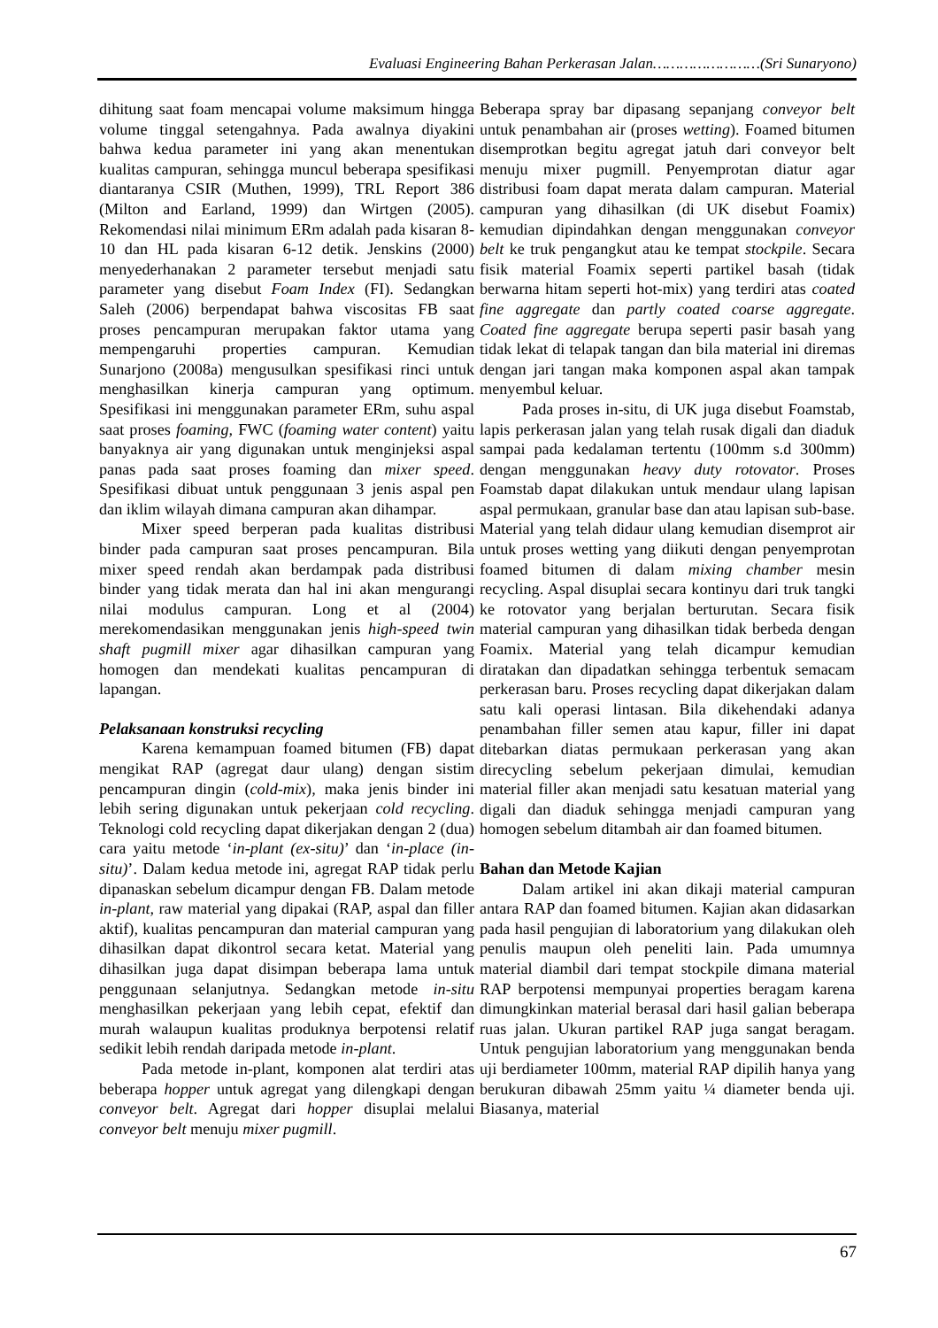Evaluasi Engineering Bahan Perkerasan Jalan……………………(Sri Sunaryono)
dihitung saat foam mencapai volume maksimum hingga volume tinggal setengahnya. Pada awalnya diyakini bahwa kedua parameter ini yang akan menentukan kualitas campuran, sehingga muncul beberapa spesifikasi diantaranya CSIR (Muthen, 1999), TRL Report 386 (Milton and Earland, 1999) dan Wirtgen (2005). Rekomendasi nilai minimum ERm adalah pada kisaran 8-10 dan HL pada kisaran 6-12 detik. Jenskins (2000) menyederhanakan 2 parameter tersebut menjadi satu parameter yang disebut Foam Index (FI). Sedangkan Saleh (2006) berpendapat bahwa viscositas FB saat proses pencampuran merupakan faktor utama yang mempengaruhi properties campuran. Kemudian Sunarjono (2008a) mengusulkan spesifikasi rinci untuk menghasilkan kinerja campuran yang optimum. Spesifikasi ini menggunakan parameter ERm, suhu aspal saat proses foaming, FWC (foaming water content) yaitu banyaknya air yang digunakan untuk menginjeksi aspal panas pada saat proses foaming dan mixer speed. Spesifikasi dibuat untuk penggunaan 3 jenis aspal pen dan iklim wilayah dimana campuran akan dihampar.
Mixer speed berperan pada kualitas distribusi binder pada campuran saat proses pencampuran. Bila mixer speed rendah akan berdampak pada distribusi binder yang tidak merata dan hal ini akan mengurangi nilai modulus campuran. Long et al (2004) merekomendasikan menggunakan jenis high-speed twin shaft pugmill mixer agar dihasilkan campuran yang homogen dan mendekati kualitas pencampuran di lapangan.
Pelaksanaan konstruksi recycling
Karena kemampuan foamed bitumen (FB) dapat mengikat RAP (agregat daur ulang) dengan sistim pencampuran dingin (cold-mix), maka jenis binder ini lebih sering digunakan untuk pekerjaan cold recycling. Teknologi cold recycling dapat dikerjakan dengan 2 (dua) cara yaitu metode ‘in-plant (ex-situ)’ dan ‘in-place (in-situ)’. Dalam kedua metode ini, agregat RAP tidak perlu dipanaskan sebelum dicampur dengan FB. Dalam metode in-plant, raw material yang dipakai (RAP, aspal dan filler aktif), kualitas pencampuran dan material campuran yang dihasilkan dapat dikontrol secara ketat. Material yang dihasilkan juga dapat disimpan beberapa lama untuk penggunaan selanjutnya. Sedangkan metode in-situ menghasilkan pekerjaan yang lebih cepat, efektif dan murah walaupun kualitas produknya berpotensi relatif sedikit lebih rendah daripada metode in-plant.
Pada metode in-plant, komponen alat terdiri atas beberapa hopper untuk agregat yang dilengkapi dengan conveyor belt. Agregat dari hopper disuplai melalui conveyor belt menuju mixer pugmill.
Beberapa spray bar dipasang sepanjang conveyor belt untuk penambahan air (proses wetting). Foamed bitumen disemprotkan begitu agregat jatuh dari conveyor belt menuju mixer pugmill. Penyemprotan diatur agar distribusi foam dapat merata dalam campuran. Material campuran yang dihasilkan (di UK disebut Foamix) kemudian dipindahkan dengan menggunakan conveyor belt ke truk pengangkut atau ke tempat stockpile. Secara fisik material Foamix seperti partikel basah (tidak berwarna hitam seperti hot-mix) yang terdiri atas coated fine aggregate dan partly coated coarse aggregate. Coated fine aggregate berupa seperti pasir basah yang tidak lekat di telapak tangan dan bila material ini diremas dengan jari tangan maka komponen aspal akan tampak menyembul keluar.
Pada proses in-situ, di UK juga disebut Foamstab, lapis perkerasan jalan yang telah rusak digali dan diaduk sampai pada kedalaman tertentu (100mm s.d 300mm) dengan menggunakan heavy duty rotovator. Proses Foamstab dapat dilakukan untuk mendaur ulang lapisan aspal permukaan, granular base dan atau lapisan sub-base. Material yang telah didaur ulang kemudian disemprot air untuk proses wetting yang diikuti dengan penyemprotan foamed bitumen di dalam mixing chamber mesin recycling. Aspal disuplai secara kontinyu dari truk tangki ke rotovator yang berjalan berturutan. Secara fisik material campuran yang dihasilkan tidak berbeda dengan Foamix. Material yang telah dicampur kemudian diratakan dan dipadatkan sehingga terbentuk semacam perkerasan baru. Proses recycling dapat dikerjakan dalam satu kali operasi lintasan. Bila dikehendaki adanya penambahan filler semen atau kapur, filler ini dapat ditebarkan diatas permukaan perkerasan yang akan direcycling sebelum pekerjaan dimulai, kemudian material filler akan menjadi satu kesatuan material yang digali dan diaduk sehingga menjadi campuran yang homogen sebelum ditambah air dan foamed bitumen.
Bahan dan Metode Kajian
Dalam artikel ini akan dikaji material campuran antara RAP dan foamed bitumen. Kajian akan didasarkan pada hasil pengujian di laboratorium yang dilakukan oleh penulis maupun oleh peneliti lain. Pada umumnya material diambil dari tempat stockpile dimana material RAP berpotensi mempunyai properties beragam karena dimungkinkan material berasal dari hasil galian beberapa ruas jalan. Ukuran partikel RAP juga sangat beragam. Untuk pengujian laboratorium yang menggunakan benda uji berdiameter 100mm, material RAP dipilih hanya yang berukuran dibawah 25mm yaitu ¼ diameter benda uji. Biasanya, material
67